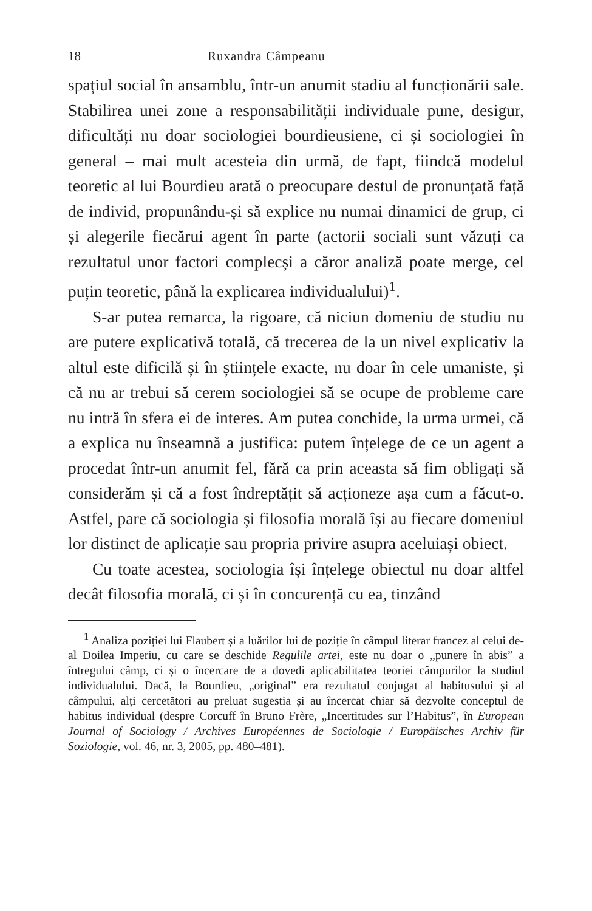18 Ruxandra Câmpeanu
spațiul social în ansamblu, într-un anumit stadiu al funcționării sale. Stabilirea unei zone a responsabilității individuale pune, desigur, dificultăți nu doar sociologiei bourdieusiene, ci și sociologiei în general – mai mult acesteia din urmă, de fapt, fiindcă modelul teoretic al lui Bourdieu arată o preocupare destul de pronunțată față de individ, propunându-și să explice nu numai dinamici de grup, ci și alegerile fiecărui agent în parte (actorii sociali sunt văzuți ca rezultatul unor factori complecși a căror analiză poate merge, cel puțin teoretic, până la explicarea individualului)<sup>1</sup>.
S-ar putea remarca, la rigoare, că niciun domeniu de studiu nu are putere explicativă totală, că trecerea de la un nivel explicativ la altul este dificilă și în științele exacte, nu doar în cele umaniste, și că nu ar trebui să cerem sociologiei să se ocupe de probleme care nu intră în sfera ei de interes. Am putea conchide, la urma urmei, că a explica nu înseamnă a justifica: putem înțelege de ce un agent a procedat într-un anumit fel, fără ca prin aceasta să fim obligați să considerăm și că a fost îndreptățit să acționeze așa cum a făcut-o. Astfel, pare că sociologia și filosofia morală își au fiecare domeniul lor distinct de aplicație sau propria privire asupra aceluiași obiect.
Cu toate acestea, sociologia își înțelege obiectul nu doar altfel decât filosofia morală, ci și în concurență cu ea, tinzând
<sup>1</sup> Analiza poziției lui Flaubert și a luărilor lui de poziție în câmpul literar francez al celui de-al Doilea Imperiu, cu care se deschide Regulile artei, este nu doar o „punere în abis” a întregului câmp, ci și o încercare de a dovedi aplicabilitatea teoriei câmpurilor la studiul individualului. Dacă, la Bourdieu, „original” era rezultatul conjugat al habitusului și al câmpului, alți cercetători au preluat sugestia și au încercat chiar să dezvolte conceptul de habitus individual (despre Corcuff în Bruno Frère, „Incertitudes sur l’Habitus”, în European Journal of Sociology / Archives Européennes de Sociologie / Europäisches Archiv für Soziologie, vol. 46, nr. 3, 2005, pp. 480–481).